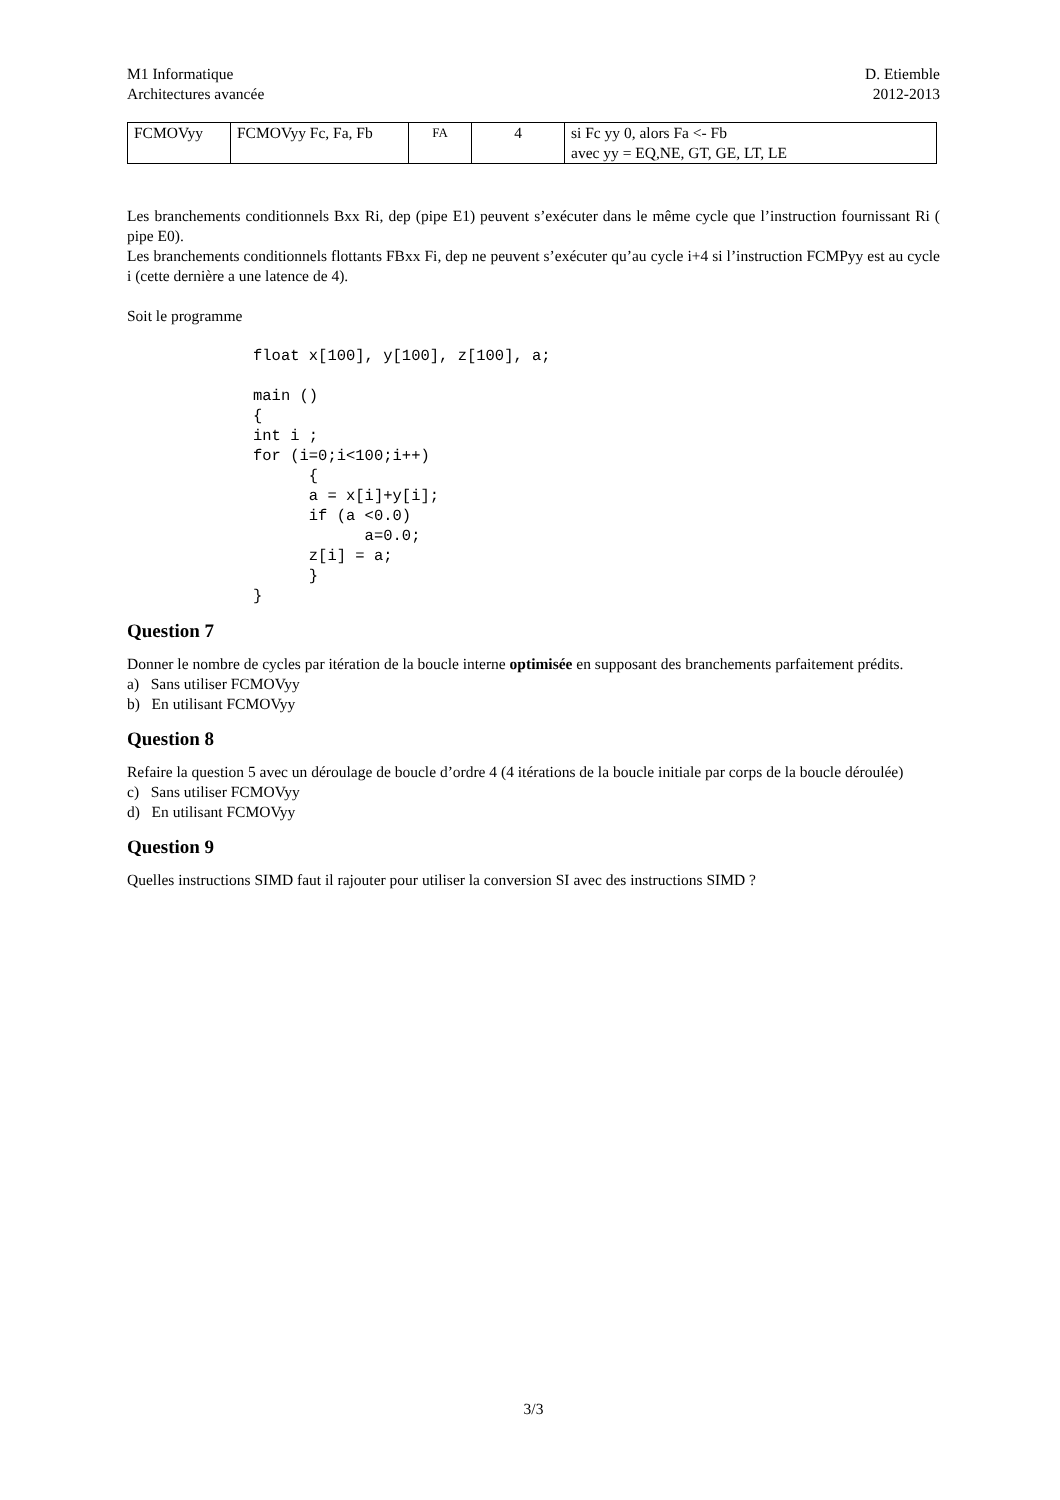M1 Informatique
Architectures avancée
D. Etiemble
2012-2013
| FCMOVyy | FCMOVyy Fc, Fa, Fb | FA | 4 | si Fc yy 0, alors Fa <- Fb avec yy = EQ,NE, GT, GE, LT, LE |
Les branchements conditionnels Bxx Ri, dep (pipe E1) peuvent s’exécuter dans le même cycle que l’instruction fournissant Ri ( pipe E0).
Les branchements conditionnels flottants FBxx Fi, dep ne peuvent s’exécuter qu’au cycle i+4 si l’instruction FCMPyy est au cycle i (cette dernière a une latence de 4).
Soit le programme
float x[100], y[100], z[100], a;

main ()
{
int i ;
for (i=0;i<100;i++)
      {
      a = x[i]+y[i];
      if (a <0.0)
            a=0.0;
      z[i] = a;
      }
}
Question 7
Donner le nombre de cycles par itération de la boucle interne optimisée en supposant des branchements parfaitement prédits.
a) Sans utiliser FCMOVyy
b) En utilisant FCMOVyy
Question 8
Refaire la question 5 avec un déroulage de boucle d’ordre 4 (4 itérations de la boucle initiale par corps de la boucle déroulée)
c) Sans utiliser FCMOVyy
d) En utilisant FCMOVyy
Question 9
Quelles instructions SIMD faut il rajouter pour utiliser la conversion SI avec des instructions SIMD ?
3/3